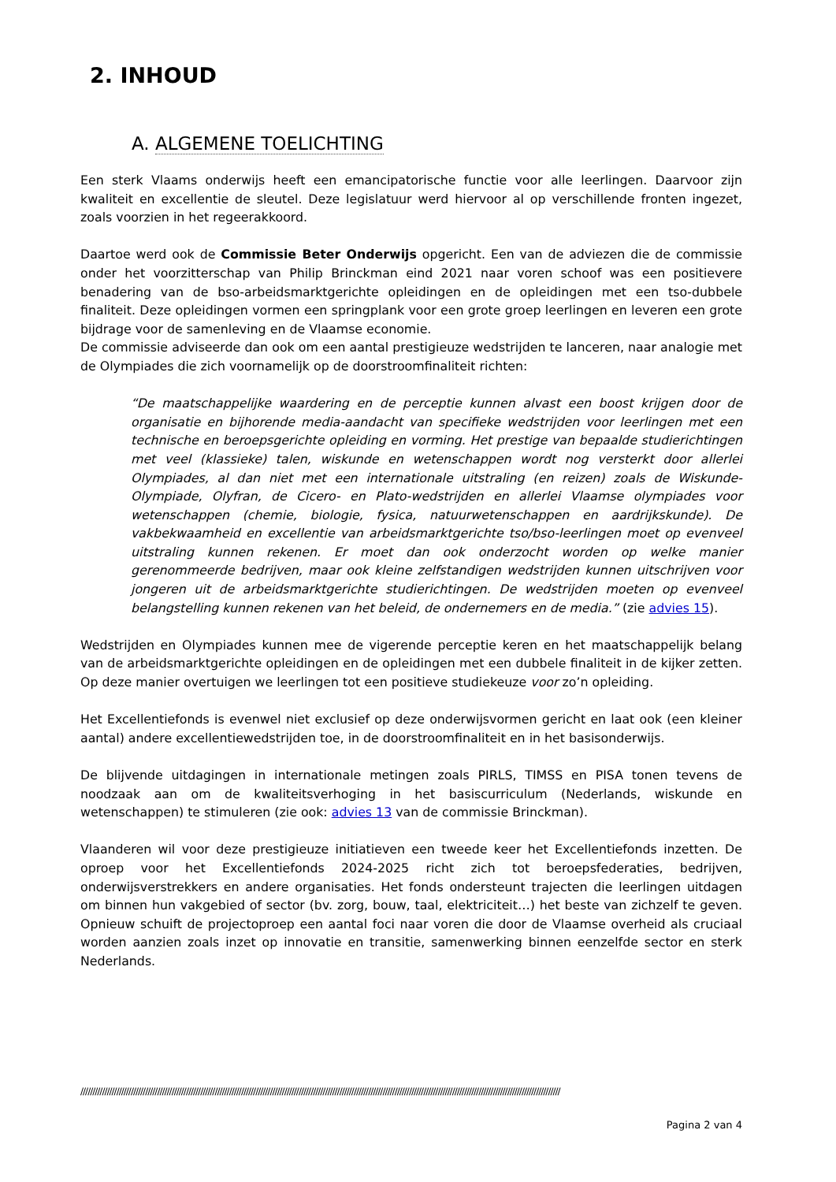2. INHOUD
A. ALGEMENE TOELICHTING
Een sterk Vlaams onderwijs heeft een emancipatorische functie voor alle leerlingen. Daarvoor zijn kwaliteit en excellentie de sleutel. Deze legislatuur werd hiervoor al op verschillende fronten ingezet, zoals voorzien in het regeerakkoord.
Daartoe werd ook de Commissie Beter Onderwijs opgericht. Een van de adviezen die de commissie onder het voorzitterschap van Philip Brinckman eind 2021 naar voren schoof was een positievere benadering van de bso-arbeidsmarktgerichte opleidingen en de opleidingen met een tso-dubbele finaliteit. Deze opleidingen vormen een springplank voor een grote groep leerlingen en leveren een grote bijdrage voor de samenleving en de Vlaamse economie.
De commissie adviseerde dan ook om een aantal prestigieuze wedstrijden te lanceren, naar analogie met de Olympiades die zich voornamelijk op de doorstroomfinaliteit richten:
“De maatschappelijke waardering en de perceptie kunnen alvast een boost krijgen door de organisatie en bijhorende media-aandacht van specifieke wedstrijden voor leerlingen met een technische en beroepsgerichte opleiding en vorming. Het prestige van bepaalde studierichtingen met veel (klassieke) talen, wiskunde en wetenschappen wordt nog versterkt door allerlei Olympiades, al dan niet met een internationale uitstraling (en reizen) zoals de Wiskunde-Olympiade, Olyfran, de Cicero- en Plato-wedstrijden en allerlei Vlaamse olympiades voor wetenschappen (chemie, biologie, fysica, natuurwetenschappen en aardrijkskunde). De vakbekwaamheid en excellentie van arbeidsmarktgerichte tso/bso-leerlingen moet op evenveel uitstraling kunnen rekenen. Er moet dan ook onderzocht worden op welke manier gerenommeerde bedrijven, maar ook kleine zelfstandigen wedstrijden kunnen uitschrijven voor jongeren uit de arbeidsmarktgerichte studierichtingen. De wedstrijden moeten op evenveel belangstelling kunnen rekenen van het beleid, de ondernemers en de media.” (zie advies 15).
Wedstrijden en Olympiades kunnen mee de vigerende perceptie keren en het maatschappelijk belang van de arbeidsmarktgerichte opleidingen en de opleidingen met een dubbele finaliteit in de kijker zetten. Op deze manier overtuigen we leerlingen tot een positieve studiekeuze voor zo’n opleiding.
Het Excellentiefonds is evenwel niet exclusief op deze onderwijsvormen gericht en laat ook (een kleiner aantal) andere excellentiewedstrijden toe, in de doorstroomfinaliteit en in het basisonderwijs.
De blijvende uitdagingen in internationale metingen zoals PIRLS, TIMSS en PISA tonen tevens de noodzaak aan om de kwaliteitsverhoging in het basiscurriculum (Nederlands, wiskunde en wetenschappen) te stimuleren (zie ook: advies 13 van de commissie Brinckman).
Vlaanderen wil voor deze prestigieuze initiatieven een tweede keer het Excellentiefonds inzetten. De oproep voor het Excellentiefonds 2024-2025 richt zich tot beroepsfederaties, bedrijven, onderwijsverstrekkers en andere organisaties. Het fonds ondersteunt trajecten die leerlingen uitdagen om binnen hun vakgebied of sector (bv. zorg, bouw, taal, elektriciteit…) het beste van zichzelf te geven. Opnieuw schuift de projectoproep een aantal foci naar voren die door de Vlaamse overheid als cruciaal worden aanzien zoals inzet op innovatie en transitie, samenwerking binnen eenzelfde sector en sterk Nederlands.
////////////////////////////////////////////////////////////////////////////////////////////////////////////////////////////////////////////////////////////////////////////////////////////////////////
Pagina 2 van 4